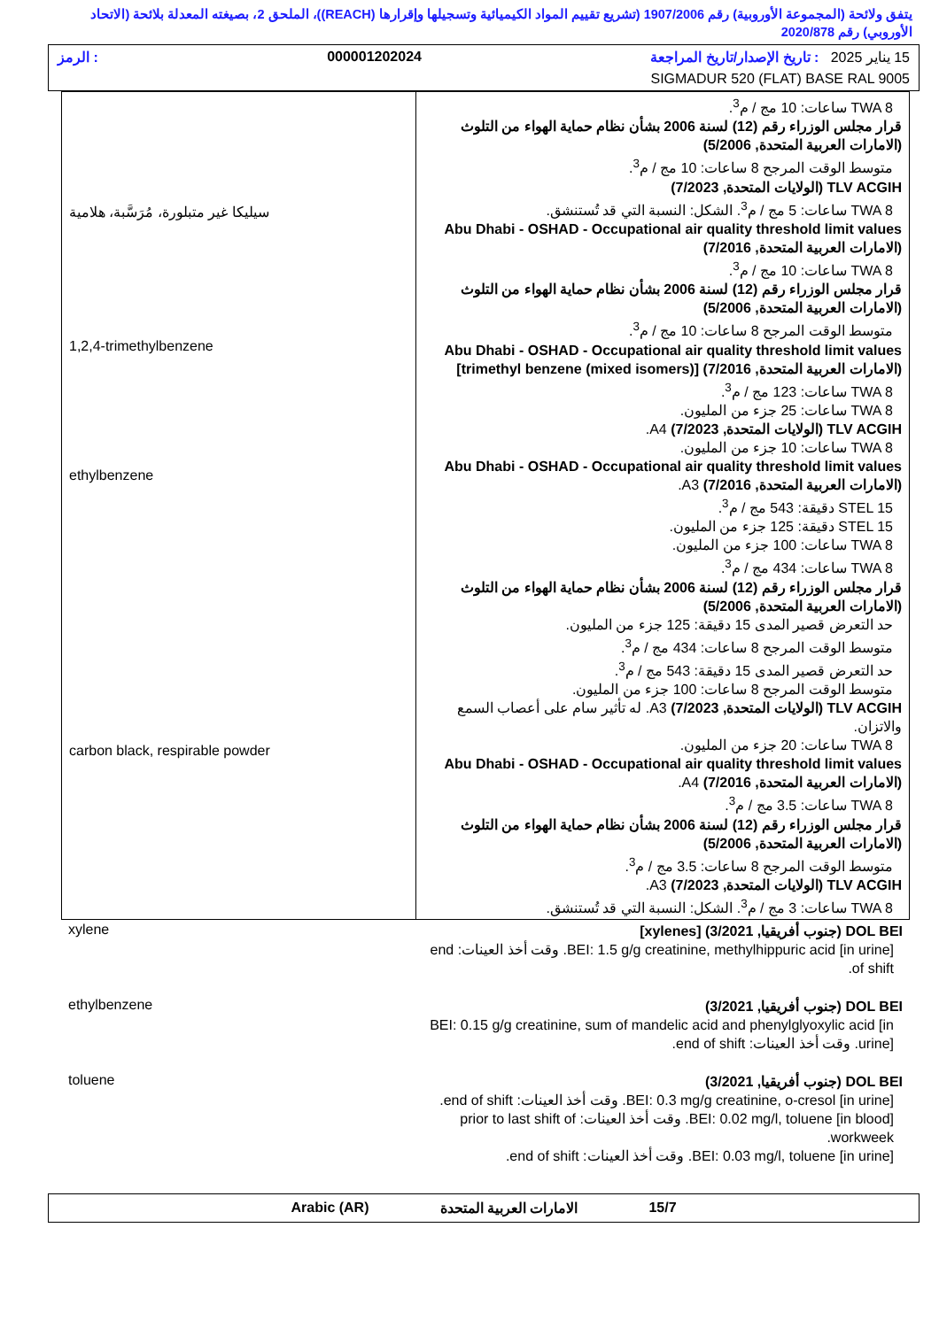يتفق ولائحة (المجموعة الأوروبية) رقم 1907/2006 (تشريع تقييم المواد الكيميائية وتسجيلها وإقرارها (REACH))، الملحق 2، بصيغته المعدلة بلائحة (الاتحاد الأوروبي) رقم 2020/878
15 يناير 2025 : تاريخ الإصدار/تاريخ المراجعة 000001202024: الرمز
SIGMADUR 520 (FLAT) BASE RAL 9005
| TWA 8 ساعات: 10 مج / م<sup>3</sup>. قرار مجلس الوزراء رقم (12) لسنة 2006 بشأن نظام حماية الهواء من التلوث (الامارات العربية المتحدة, 5/2006) متوسط الوقت المرجح 8 ساعات: 10 مج / م<sup>3</sup>. TLV ACGIH (الولايات المتحدة, 7/2023) TWA 8 ساعات: 5 مج / م<sup>3</sup>. الشكل: النسبة التي قد تُستنشق. Abu Dhabi - OSHAD - Occupational air quality threshold limit values (الامارات العربية المتحدة, 7/2016) TWA 8 ساعات: 10 مج / م<sup>3</sup>. قرار مجلس الوزراء رقم (12) لسنة 2006 بشأن نظام حماية الهواء من التلوث (الامارات العربية المتحدة, 5/2006) متوسط الوقت المرجح 8 ساعات: 10 مج / م<sup>3</sup>. Abu Dhabi - OSHAD - Occupational air quality threshold limit values (الامارات العربية المتحدة, 7/2016) [trimethyl benzene (mixed isomers)] TWA 8 ساعات: 123 مج / م<sup>3</sup>. TWA 8 ساعات: 25 جزء من المليون. TLV ACGIH (الولايات المتحدة, 7/2023) A4. TWA 8 ساعات: 10 جزء من المليون. Abu Dhabi - OSHAD - Occupational air quality threshold limit values (الامارات العربية المتحدة, 7/2016) A3. STEL 15 دقيقة: 543 مج / م<sup>3</sup>. STEL 15 دقيقة: 125 جزء من المليون. TWA 8 ساعات: 100 جزء من المليون. TWA 8 ساعات: 434 مج / م<sup>3</sup>. قرار مجلس الوزراء رقم (12) لسنة 2006 بشأن نظام حماية الهواء من التلوث (الامارات العربية المتحدة, 5/2006) حد التعرض قصير المدى 15 دقيقة: 125 جزء من المليون. متوسط الوقت المرجح 8 ساعات: 434 مج / م<sup>3</sup>. حد التعرض قصير المدى 15 دقيقة: 543 مج / م<sup>3</sup>. متوسط الوقت المرجح 8 ساعات: 100 جزء من المليون. TLV ACGIH (الولايات المتحدة, 7/2023) A3. له تأثير سام على أعصاب السمع والاتزان. TWA 8 ساعات: 20 جزء من المليون. Abu Dhabi - OSHAD - Occupational air quality threshold limit values (الامارات العربية المتحدة, 7/2016) A4. TWA 8 ساعات: 3.5 مج / م<sup>3</sup>. قرار مجلس الوزراء رقم (12) لسنة 2006 بشأن نظام حماية الهواء من التلوث (الامارات العربية المتحدة, 5/2006) متوسط الوقت المرجح 8 ساعات: 3.5 مج / م<sup>3</sup>. TLV ACGIH (الولايات المتحدة, 7/2023) A3. TWA 8 ساعات: 3 مج / م<sup>3</sup>. الشكل: النسبة التي قد تُستنشق. | سيليكا غير متبلورة، مُرَسَّبة، هلامية 1,2,4-trimethylbenzene ethylbenzene carbon black, respirable powder |
| DOL BEI (جنوب أفريقيا, 3/2021) [xylenes] BEI: 1.5 g/g creatinine, methylhippuric acid [in urine]. وقت أخذ العينات: end of shift. | xylene |
| DOL BEI (جنوب أفريقيا, 3/2021) BEI: 0.15 g/g creatinine, sum of mandelic acid and phenylglyoxylic acid [in urine]. وقت أخذ العينات: end of shift. | ethylbenzene |
| DOL BEI (جنوب أفريقيا, 3/2021) BEI: 0.3 mg/g creatinine, o-cresol [in urine]. وقت أخذ العينات: end of shift. BEI: 0.02 mg/l, toluene [in blood]. وقت أخذ العينات: prior to last shift of workweek. BEI: 0.03 mg/l, toluene [in urine]. وقت أخذ العينات: end of shift. | toluene |
15/7 الامارات العربية المتحدة Arabic (AR)